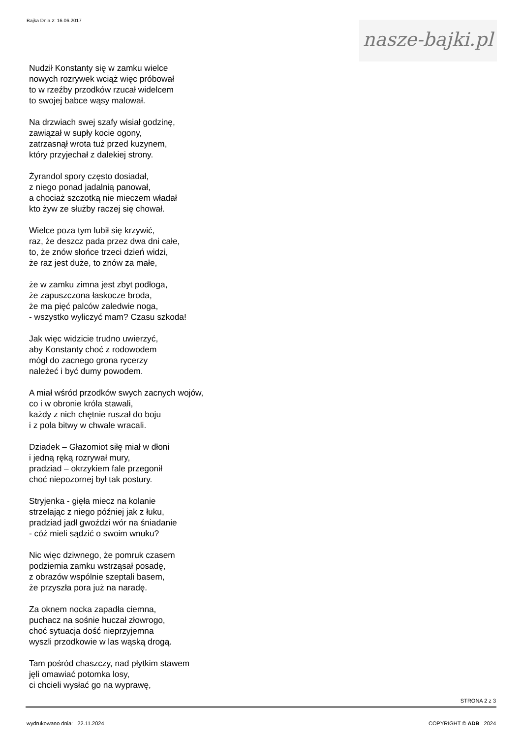Bajka Dnia z: 16.06.2017
nasze-bajki.pl
Nudził Konstanty się w zamku wielce
nowych rozrywek wciąż więc próbował
to w rzeźby przodków rzucał widelcem
to swojej babce wąsy malował.
Na drzwiach swej szafy wisiał godzinę,
zawiązał w supły kocie ogony,
zatrzasnął wrota tuż przed kuzynem,
który przyjechał z dalekiej strony.
Żyrandol spory często dosiadał,
z niego ponad jadalnią panował,
a chociaż szczotką nie mieczem władał
kto żyw ze służby raczej się chował.
Wielce poza tym lubił się krzywić,
raz, że deszcz pada przez dwa dni całe,
to, że znów słońce trzeci dzień widzi,
że raz jest duże, to znów za małe,
że w zamku zimna jest zbyt podłoga,
że zapuszczona łaskocze broda,
że ma pięć palców zaledwie noga,
- wszystko wyliczyć mam? Czasu szkoda!
Jak więc widzicie trudno uwierzyć,
aby Konstanty choć z rodowodem
mógł do zacnego grona rycerzy
należeć i być dumy powodem.
A miał wśród przodków swych zacnych wojów,
co i w obronie króla stawali,
każdy z nich chętnie ruszał do boju
i z pola bitwy w chwale wracali.
Dziadek – Głazomiot siłę miał w dłoni
i jedną ręką rozrywał mury,
pradziad – okrzykiem fale przegonił
choć niepozornej był tak postury.
Stryjenka - gięła miecz na kolanie
strzelając z niego później jak z łuku,
pradziad jadł gwoździ wór na śniadanie
- cóż mieli sądzić o swoim wnuku?
Nic więc dziwnego, że pomruk czasem
podziemia zamku wstrząsał posadę,
z obrazów wspólnie szeptali basem,
że przyszła pora już na naradę.
Za oknem nocka zapadła ciemna,
puchacz na sośnie huczał złowrogo,
choć sytuacja dość nieprzyjemna
wyszli przodkowie w las wąską drogą.
Tam pośród chaszczy, nad płytkim stawem
jęli omawiać potomka losy,
ci chcieli wysłać go na wyprawę,
STRONA 2 z 3
wydrukowano dnia: 22.11.2024 COPYRIGHT © ADB 2024